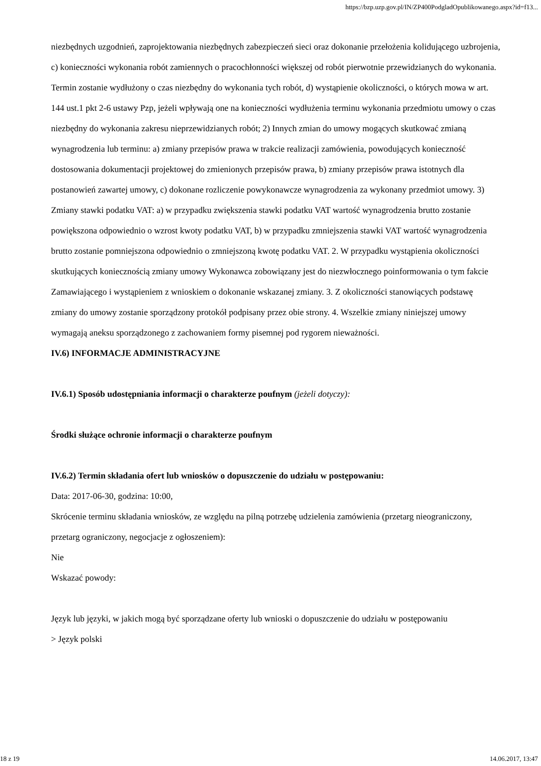https://bzp.uzp.gov.pl/IN/ZP400PodgladOpublikowanego.aspx?id=f13...
niezbędnych uzgodnień, zaprojektowania niezbędnych zabezpieczeń sieci oraz dokonanie przełożenia kolidującego uzbrojenia, c) konieczności wykonania robót zamiennych o pracochłonności większej od robót pierwotnie przewidzianych do wykonania. Termin zostanie wydłużony o czas niezbędny do wykonania tych robót, d) wystąpienie okoliczności, o których mowa w art. 144 ust.1 pkt 2-6 ustawy Pzp, jeżeli wpływają one na konieczności wydłużenia terminu wykonania przedmiotu umowy o czas niezbędny do wykonania zakresu nieprzewidzianych robót; 2) Innych zmian do umowy mogących skutkować zmianą wynagrodzenia lub terminu: a) zmiany przepisów prawa w trakcie realizacji zamówienia, powodujących konieczność dostosowania dokumentacji projektowej do zmienionych przepisów prawa, b) zmiany przepisów prawa istotnych dla postanowień zawartej umowy, c) dokonane rozliczenie powykonawcze wynagrodzenia za wykonany przedmiot umowy. 3) Zmiany stawki podatku VAT: a) w przypadku zwiększenia stawki podatku VAT wartość wynagrodzenia brutto zostanie powiększona odpowiednio o wzrost kwoty podatku VAT, b) w przypadku zmniejszenia stawki VAT wartość wynagrodzenia brutto zostanie pomniejszona odpowiednio o zmniejszoną kwotę podatku VAT. 2. W przypadku wystąpienia okoliczności skutkujących koniecznością zmiany umowy Wykonawca zobowiązany jest do niezwłocznego poinformowania o tym fakcie Zamawiającego i wystąpieniem z wnioskiem o dokonanie wskazanej zmiany. 3. Z okoliczności stanowiących podstawę zmiany do umowy zostanie sporządzony protokół podpisany przez obie strony. 4. Wszelkie zmiany niniejszej umowy wymagają aneksu sporządzonego z zachowaniem formy pisemnej pod rygorem nieważności.
IV.6) INFORMACJE ADMINISTRACYJNE
IV.6.1) Sposób udostępniania informacji o charakterze poufnym (jeżeli dotyczy):
Środki służące ochronie informacji o charakterze poufnym
IV.6.2) Termin składania ofert lub wniosków o dopuszczenie do udziału w postępowaniu:
Data: 2017-06-30, godzina: 10:00,
Skrócenie terminu składania wniosków, ze względu na pilną potrzebę udzielenia zamówienia (przetarg nieograniczony, przetarg ograniczony, negocjacje z ogłoszeniem):
Nie
Wskazać powody:
Język lub języki, w jakich mogą być sporządzane oferty lub wnioski o dopuszczenie do udziału w postępowaniu
> Język polski
18 z 19 14.06.2017, 13:47